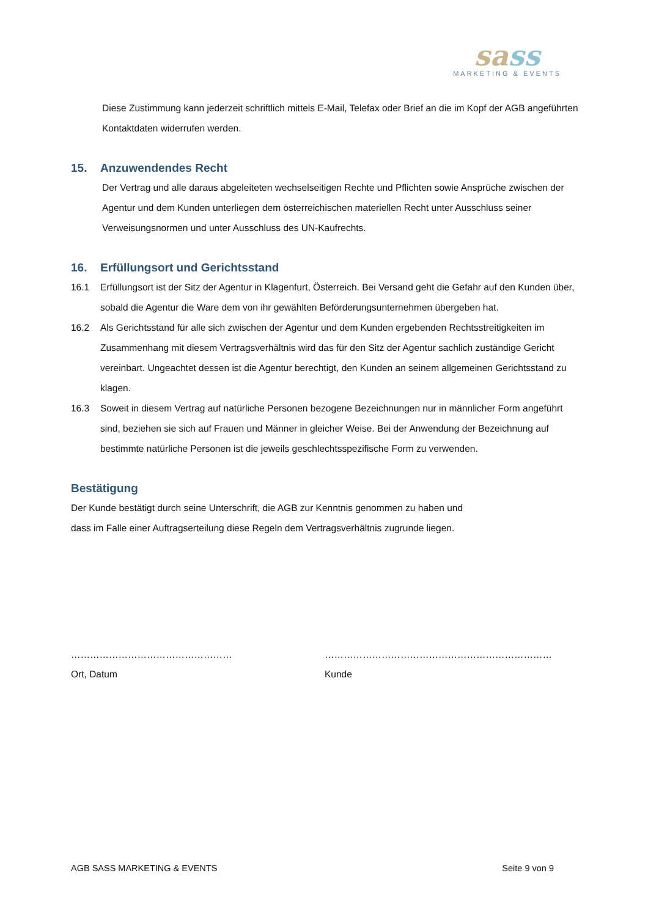sass
MARKETING & EVENTS
Diese Zustimmung kann jederzeit schriftlich mittels E-Mail, Telefax oder Brief an die im Kopf der AGB ange­führten Kontaktdaten widerrufen werden.
15. Anzuwendendes Recht
Der Vertrag und alle daraus abgeleiteten wechselseitigen Rechte und Pflichten sowie Ansprüche zwischen der Agentur und dem Kunden unterliegen dem österreichischen materiellen Recht unter Ausschluss seiner Verweisungsnormen und unter Ausschluss des UN-Kaufrechts.
16. Erfüllungsort und Gerichtsstand
16.1 Erfüllungsort ist der Sitz der Agentur in Klagenfurt, Österreich. Bei Versand geht die Gefahr auf den Kunden über, sobald die Agentur die Ware dem von ihr gewählten Beförderungsunternehmen übergeben hat.
16.2 Als Gerichtsstand für alle sich zwischen der Agentur und dem Kunden ergebenden Rechtsstreitigkeiten im Zusammenhang mit diesem Vertragsverhältnis wird das für den Sitz der Agentur sachlich zuständige Gericht vereinbart. Ungeachtet dessen ist die Agentur berechtigt, den Kunden an seinem allgemeinen Gerichts­stand zu klagen.
16.3 Soweit in diesem Vertrag auf natürliche Personen bezogene Bezeichnungen nur in männlicher Form ange­führt sind, beziehen sie sich auf Frauen und Männer in gleicher Weise. Bei der Anwendung der Bezeichnung auf bestimmte natürliche Personen ist die jeweils geschlechtsspezifische Form zu verwenden.
Bestätigung
Der Kunde bestätigt durch seine Unterschrift, die AGB zur Kenntnis genommen zu haben und
dass im Falle einer Auftragserteilung diese Regeln dem Vertragsverhältnis zugrunde liegen.
……………………………………………
Ort, Datum
………………………………………………………………
Kunde
AGB SASS MARKETING & EVENTS Seite 9 von 9